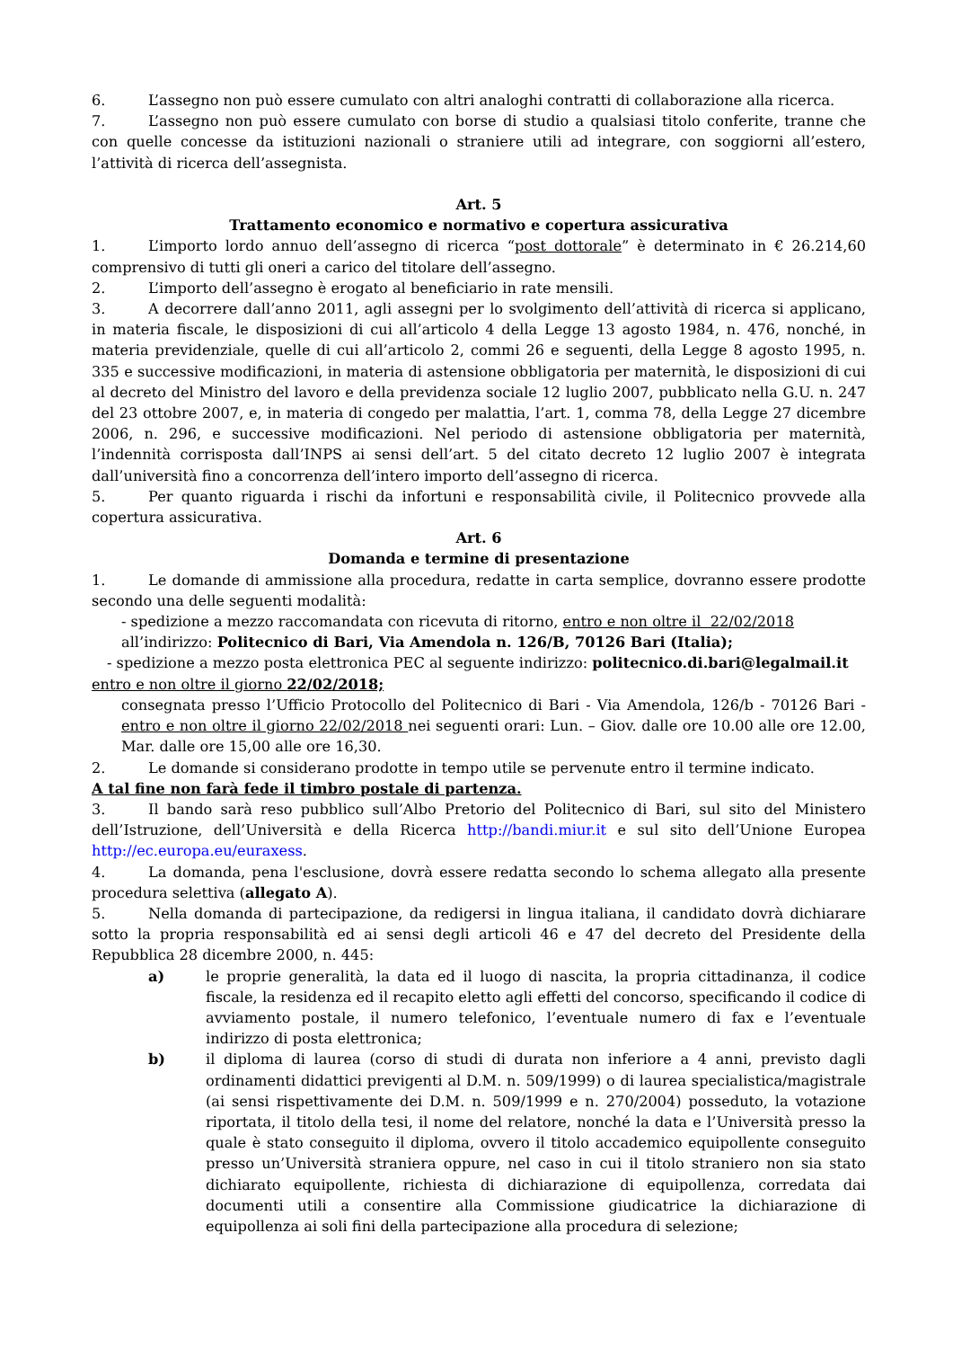6. L’assegno non può essere cumulato con altri analoghi contratti di collaborazione alla ricerca.
7. L’assegno non può essere cumulato con borse di studio a qualsiasi titolo conferite, tranne che con quelle concesse da istituzioni nazionali o straniere utili ad integrare, con soggiorni all’estero, l’attività di ricerca dell’assegnista.
Art. 5
Trattamento economico e normativo e copertura assicurativa
1. L’importo lordo annuo dell’assegno di ricerca “post dottorale” è determinato in € 26.214,60 comprensivo di tutti gli oneri a carico del titolare dell’assegno.
2. L’importo dell’assegno è erogato al beneficiario in rate mensili.
3. A decorrere dall’anno 2011, agli assegni per lo svolgimento dell’attività di ricerca si applicano, in materia fiscale, le disposizioni di cui all’articolo 4 della Legge 13 agosto 1984, n. 476, nonché, in materia previdenziale, quelle di cui all’articolo 2, commi 26 e seguenti, della Legge 8 agosto 1995, n. 335 e successive modificazioni, in materia di astensione obbligatoria per maternità, le disposizioni di cui al decreto del Ministro del lavoro e della previdenza sociale 12 luglio 2007, pubblicato nella G.U. n. 247 del 23 ottobre 2007, e, in materia di congedo per malattia, l’art. 1, comma 78, della Legge 27 dicembre 2006, n. 296, e successive modificazioni. Nel periodo di astensione obbligatoria per maternità, l’indennità corrisposta dall’INPS ai sensi dell’art. 5 del citato decreto 12 luglio 2007 è integrata dall’università fino a concorrenza dell’intero importo dell’assegno di ricerca.
5. Per quanto riguarda i rischi da infortuni e responsabilità civile, il Politecnico provvede alla copertura assicurativa.
Art. 6
Domanda e termine di presentazione
1. Le domande di ammissione alla procedura, redatte in carta semplice, dovranno essere prodotte secondo una delle seguenti modalità:
- spedizione a mezzo raccomandata con ricevuta di ritorno, entro e non oltre il 22/02/2018
all’indirizzo: Politecnico di Bari, Via Amendola n. 126/B, 70126 Bari (Italia);
- spedizione a mezzo posta elettronica PEC al seguente indirizzo: politecnico.di.bari@legalmail.it
entro e non oltre il giorno 22/02/2018;
consegnata presso l’Ufficio Protocollo del Politecnico di Bari - Via Amendola, 126/b - 70126 Bari - entro e non oltre il giorno 22/02/2018 nei seguenti orari: Lun. – Giov. dalle ore 10.00 alle ore 12.00, Mar. dalle ore 15,00 alle ore 16,30.
2. Le domande si considerano prodotte in tempo utile se pervenute entro il termine indicato.
A tal fine non farà fede il timbro postale di partenza.
3. Il bando sarà reso pubblico sull’Albo Pretorio del Politecnico di Bari, sul sito del Ministero dell’Istruzione, dell’Università e della Ricerca http://bandi.miur.it e sul sito dell’Unione Europea http://ec.europa.eu/euraxess.
4. La domanda, pena l'esclusione, dovrà essere redatta secondo lo schema allegato alla presente procedura selettiva (allegato A).
5. Nella domanda di partecipazione, da redigersi in lingua italiana, il candidato dovrà dichiarare sotto la propria responsabilità ed ai sensi degli articoli 46 e 47 del decreto del Presidente della Repubblica 28 dicembre 2000, n. 445:
a) le proprie generalità, la data ed il luogo di nascita, la propria cittadinanza, il codice fiscale, la residenza ed il recapito eletto agli effetti del concorso, specificando il codice di avviamento postale, il numero telefonico, l’eventuale numero di fax e l’eventuale indirizzo di posta elettronica;
b) il diploma di laurea (corso di studi di durata non inferiore a 4 anni, previsto dagli ordinamenti didattici previgenti al D.M. n. 509/1999) o di laurea specialistica/magistrale (ai sensi rispettivamente dei D.M. n. 509/1999 e n. 270/2004) posseduto, la votazione riportata, il titolo della tesi, il nome del relatore, nonché la data e l’Università presso la quale è stato conseguito il diploma, ovvero il titolo accademico equipollente conseguito presso un’Università straniera oppure, nel caso in cui il titolo straniero non sia stato dichiarato equipollente, richiesta di dichiarazione di equipollenza, corredata dai documenti utili a consentire alla Commissione giudicatrice la dichiarazione di equipollenza ai soli fini della partecipazione alla procedura di selezione;